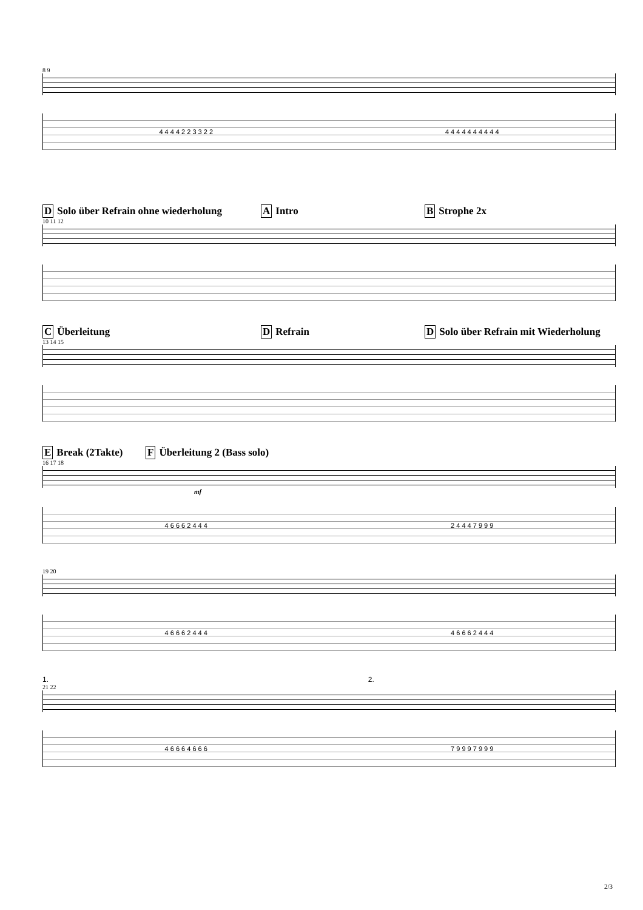8 9
4 4 4 4 2 2 3 3 2 2 4 4 4 4 4 4 4 4 4 4
D Solo über Refrain ohne wiederholung A Intro B Strophe 2x
10 11 12
C Überleitung D Refrain D Solo über Refrain mit Wiederholung
13 14 15
E Break (2Takte) F Überleitung 2 (Bass solo)
16 17 18
mf
4 6 6 6 2 4 4 4 2 4 4 4 7 9 9 9
19 20
4 6 6 6 2 4 4 4 4 6 6 6 2 4 4 4
1. 2.
21 22
4 6 6 6 4 6 6 6 7 9 9 9 7 9 9 9
2/3